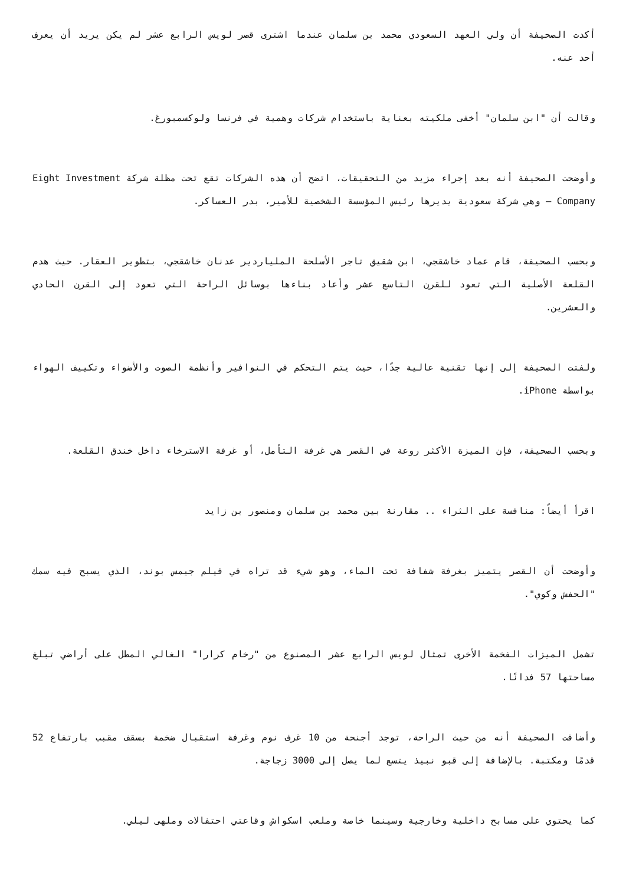أكدت الصحيفة أن ولي العهد السعودي محمد بن سلمان عندما اشترى قصر لويس الرابع عشر لم يكن يريد أن يعرف أحد عنه.
وقالت أن "ابن سلمان" أخفى ملكيته بعناية باستخدام شركات وهمية في فرنسا ولوكسمبورغ.
وأوضحت الصحيفة أنه بعد إجراء مزيد من التحقيقات، اتضح أن هذه الشركات تقع تحت مظلة شركة Eight Investment Company – وهي شركة سعودية يديرها رئيس المؤسسة الشخصية للأمير، بدر العساكر.
وبحسب الصحيفة، قام عماد خاشقجي، ابن شقيق تاجر الأسلحة الملياردير عدنان خاشقجي، بتطوير العقار. حيث هدم القلعة الأصلية التي تعود للقرن التاسع عشر وأعاد بناءها بوسائل الراحة التي تعود إلى القرن الحادي والعشرين.
ولفتت الصحيفة إلى إنها تقنية عالية جدًا، حيث يتم التحكم في النوافير وأنظمة الصوت والأضواء وتكييف الهواء بواسطة iPhone.
وبحسب الصحيفة، فإن الميزة الأكثر روعة في القصر هي غرفة التأمل، أو غرفة الاسترخاء داخل خندق القلعة.
اقرأ أيضاً: منافسة على الثراء .. مقارنة بين محمد بن سلمان ومنصور بن زايد
وأوضحت أن القصر يتميز بغرفة شفافة تحت الماء، وهو شيء قد تراه في فيلم جيمس بوند، الذي يسبح فيه سمك "الحفش وكوي".
تشمل الميزات الفخمة الأخرى تمثال لويس الرابع عشر المصنوع من "رخام كرارا" الغالي المطل على أراضي تبلغ مساحتها 57 فدانًا.
وأضافت الصحيفة أنه من حيث الراحة، توجد أجنحة من 10 غرف نوم وغرفة استقبال ضخمة بسقف مقبب بارتفاع 52 قدمًا ومكتبة. بالإضافة إلى قبو نبيذ يتسع لما يصل إلى 3000 زجاجة.
كما يحتوي على مسابح داخلية وخارجية وسينما خاصة وملعب اسكواش وقاعتي احتفالات وملهى ليلي.